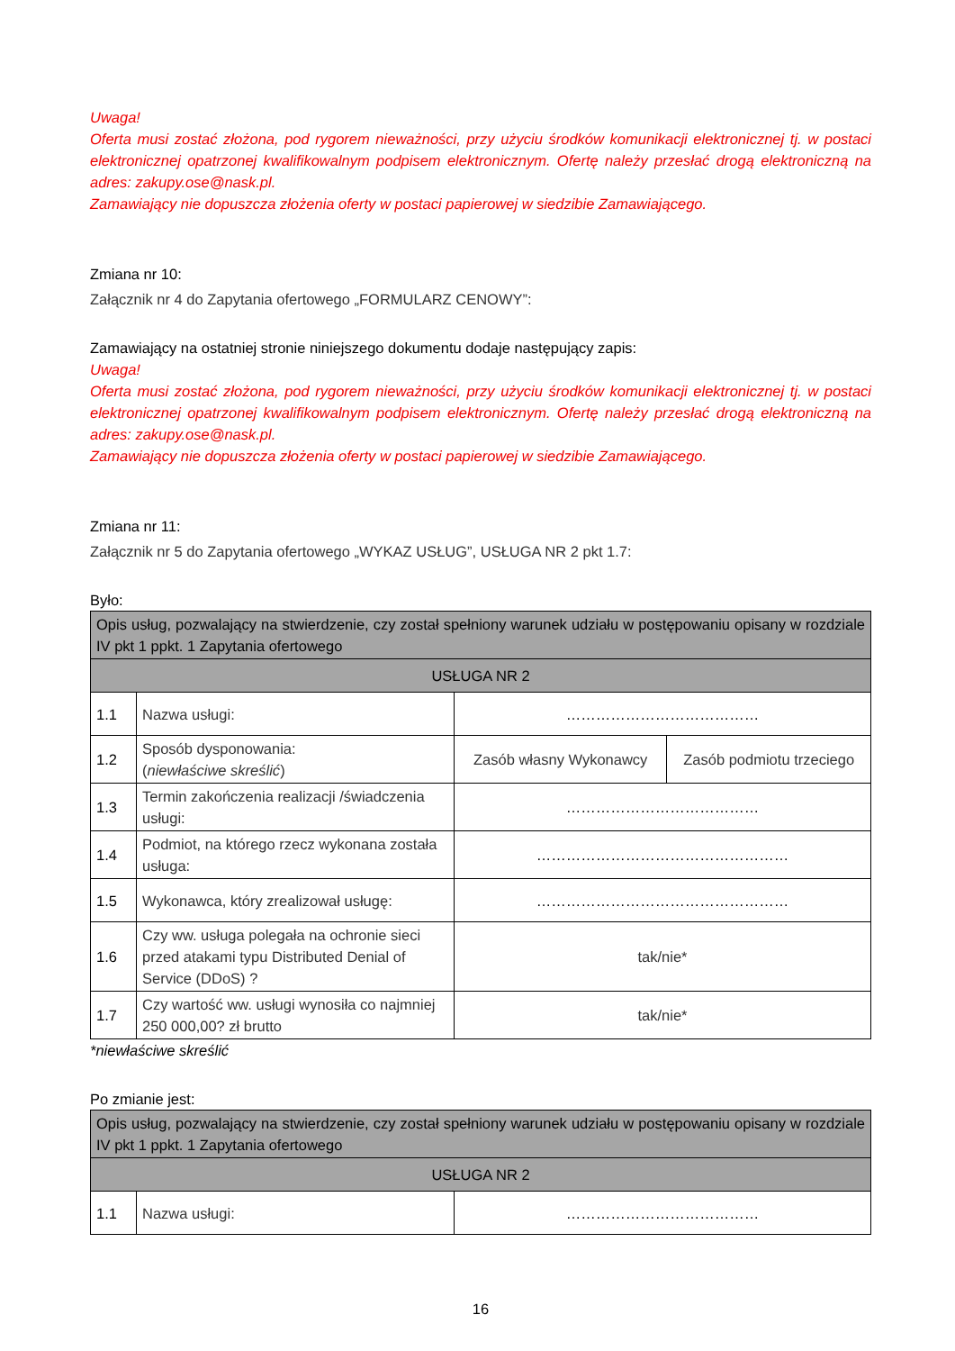Uwaga!
Oferta musi zostać złożona, pod rygorem nieważności, przy użyciu środków komunikacji elektronicznej tj. w postaci elektronicznej opatrzonej kwalifikowalnym podpisem elektronicznym. Ofertę należy przesłać drogą elektroniczną na adres: zakupy.ose@nask.pl.
Zamawiający nie dopuszcza złożenia oferty w postaci papierowej w siedzibie Zamawiającego.
Zmiana nr 10:
Załącznik nr 4 do Zapytania ofertowego „FORMULARZ CENOWY”:
Zamawiający na ostatniej stronie niniejszego dokumentu dodaje następujący zapis:
Uwaga!
Oferta musi zostać złożona, pod rygorem nieważności, przy użyciu środków komunikacji elektronicznej tj. w postaci elektronicznej opatrzonej kwalifikowalnym podpisem elektronicznym. Ofertę należy przesłać drogą elektroniczną na adres: zakupy.ose@nask.pl.
Zamawiający nie dopuszcza złożenia oferty w postaci papierowej w siedzibie Zamawiającego.
Zmiana nr 11:
Załącznik nr 5 do Zapytania ofertowego „WYKAZ USŁUG”, USŁUGA NR 2 pkt 1.7:
Było:
| Opis usług, pozwalający na stwierdzenie, czy został spełniony warunek udziału w postępowaniu opisany w rozdziale IV pkt 1 ppkt. 1 Zapytania ofertowego | | | |
| USŁUGA NR 2 | | | |
| 1.1 | Nazwa usługi: | ………………………………… | |
| 1.2 | Sposób dysponowania: ( niewłaściwe skreślić ) | Zasób własny Wykonawcy | Zasób podmiotu trzeciego |
| 1.3 | Termin zakończenia realizacji /świadczenia usługi: | ………………………………… | |
| 1.4 | Podmiot, na którego rzecz wykonana została usługa: | …………………………………………… | |
| 1.5 | Wykonawca, który zrealizował usługę: | …………………………………………… | |
| 1.6 | Czy ww. usługa polegała na ochronie sieci przed atakami typu Distributed Denial of Service (DDoS) ? | tak/nie* | |
| 1.7 | Czy wartość ww. usługi wynosiła co najmniej 250 000,00? zł brutto | tak/nie* | |
*niewłaściwe skreślić
Po zmianie jest:
| Opis usług, pozwalający na stwierdzenie, czy został spełniony warunek udziału w postępowaniu opisany w rozdziale IV pkt 1 ppkt. 1 Zapytania ofertowego | | |
| USŁUGA NR 2 | | |
| 1.1 | Nazwa usługi: | ………………………………… |
16